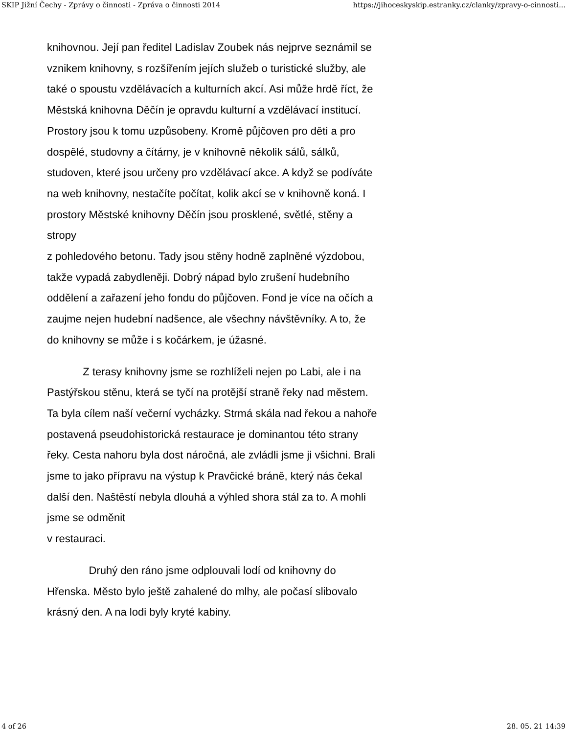SKIP Jižní Čechy - Zprávy o činnosti - Zpráva o činnosti 2014 https://jihoceskyskip.estranky.cz/clanky/zpravy-o-cinnosti...
knihovnou. Její pan ředitel Ladislav Zoubek nás nejprve seznámil se vznikem knihovny, s rozšířením jejích služeb o turistické služby, ale také o spoustu vzdělávacích a kulturních akcí. Asi může hrdě říct, že Městská knihovna Děčín je opravdu kulturní a vzdělávací institucí. Prostory jsou k tomu uzpůsobeny. Kromě půjčoven pro děti a pro dospělé, studovny a čítárny, je v knihovně několik sálů, sálků, studoven, které jsou určeny pro vzdělávací akce. A když se podíváte na web knihovny, nestačíte počítat, kolik akcí se v knihovně koná. I prostory Městské knihovny Děčín jsou prosklené, světlé, stěny a stropy
z pohledového betonu. Tady jsou stěny hodně zaplněné výzdobou, takže vypadá zabydleněji. Dobrý nápad bylo zrušení hudebního oddělení a zařazení jeho fondu do půjčoven. Fond je více na očích a zaujme nejen hudební nadšence, ale všechny návštěvníky. A to, že do knihovny se může i s kočárkem, je úžasné.
Z terasy knihovny jsme se rozhlíželi nejen po Labi, ale i na Pastýřskou stěnu, která se tyčí na protější straně řeky nad městem. Ta byla cílem naší večerní vycházky. Strmá skála nad řekou a nahoře postavená pseudohistorická restaurace je dominantou této strany řeky. Cesta nahoru byla dost náročná, ale zvládli jsme ji všichni. Brali jsme to jako přípravu na výstup k Pravčické bráně, který nás čekal další den. Naštěstí nebyla dlouhá a výhled shora stál za to. A mohli jsme se odměnit
v restauraci.
Druhý den ráno jsme odplouvali lodí od knihovny do Hřenska. Město bylo ještě zahalené do mlhy, ale počasí slibovalo krásný den. A na lodi byly kryté kabiny.
4 of 26 28. 05. 21 14:39